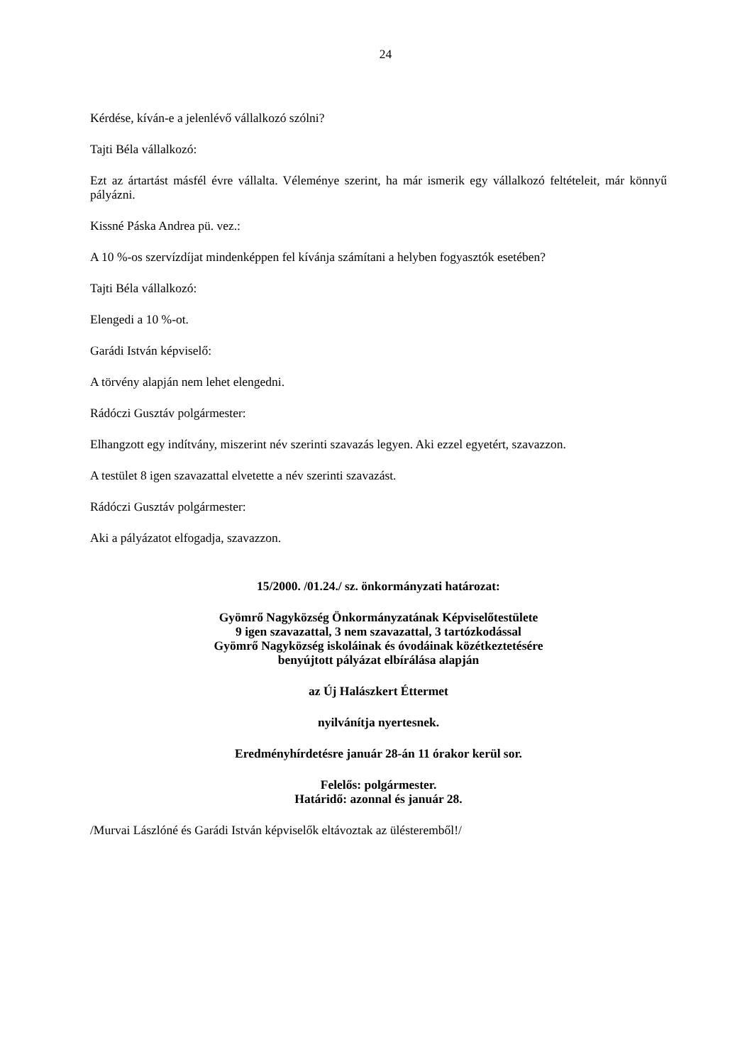24
Kérdése, kíván-e a jelenlévő vállalkozó szólni?
Tajti Béla vállalkozó:
Ezt az ártartást másfél évre vállalta. Véleménye szerint, ha már ismerik egy vállalkozó feltételeit, már könnyű pályázni.
Kissné Páska Andrea pü. vez.:
A 10 %-os szervízdíjat mindenképpen fel kívánja számítani a helyben fogyasztók esetében?
Tajti Béla vállalkozó:
Elengedi a 10 %-ot.
Garádi István képviselő:
A törvény alapján nem lehet elengedni.
Rádóczi Gusztáv polgármester:
Elhangzott egy indítvány, miszerint név szerinti szavazás legyen. Aki ezzel egyetért, szavazzon.
A testület 8 igen szavazattal elvetette a név szerinti szavazást.
Rádóczi Gusztáv polgármester:
Aki a pályázatot elfogadja, szavazzon.
15/2000. /01.24./ sz. önkormányzati határozat:
Gyömrő Nagyközség Önkormányzatának Képviselőtestülete
9 igen szavazattal, 3 nem szavazattal, 3 tartózkodással
Gyömrő Nagyközség iskoláinak és óvodáinak közétkeztetésére
benyújtott pályázat elbírálása alapján
az Új Halászkert Éttermet
nyilvánítja nyertesnek.
Eredményhírdetésre január 28-án 11 órakor kerül sor.
Felelős: polgármester.
Határidő: azonnal és január 28.
/Murvai Lászlóné és Garádi István képviselők eltávoztak az ülésteremből!/